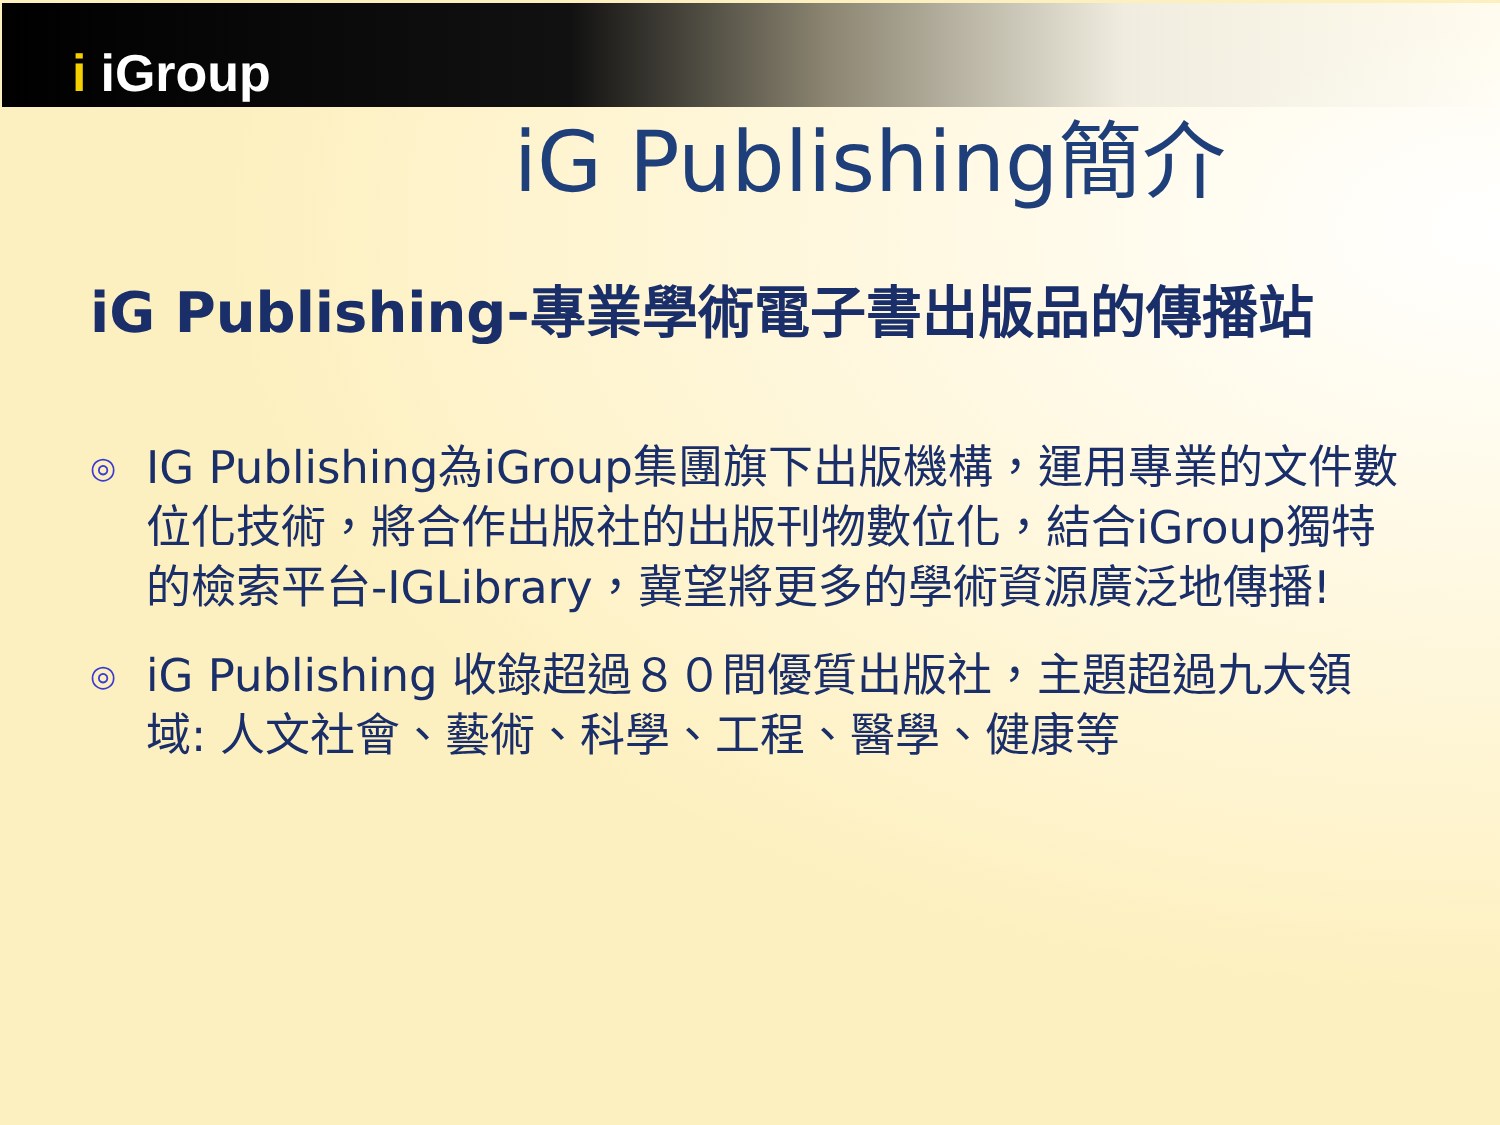i iGroup
iG Publishing簡介
iG Publishing-專業學術電子書出版品的傳播站
◎ IG Publishing為iGroup集團旗下出版機構，運用專業的文件數位化技術，將合作出版社的出版刊物數位化，結合iGroup獨特的檢索平台-IGLibrary，冀望將更多的學術資源廣泛地傳播!
◎ iG Publishing 收錄超過８０間優質出版社，主題超過九大領域: 人文社會、藝術、科學、工程、醫學、健康等